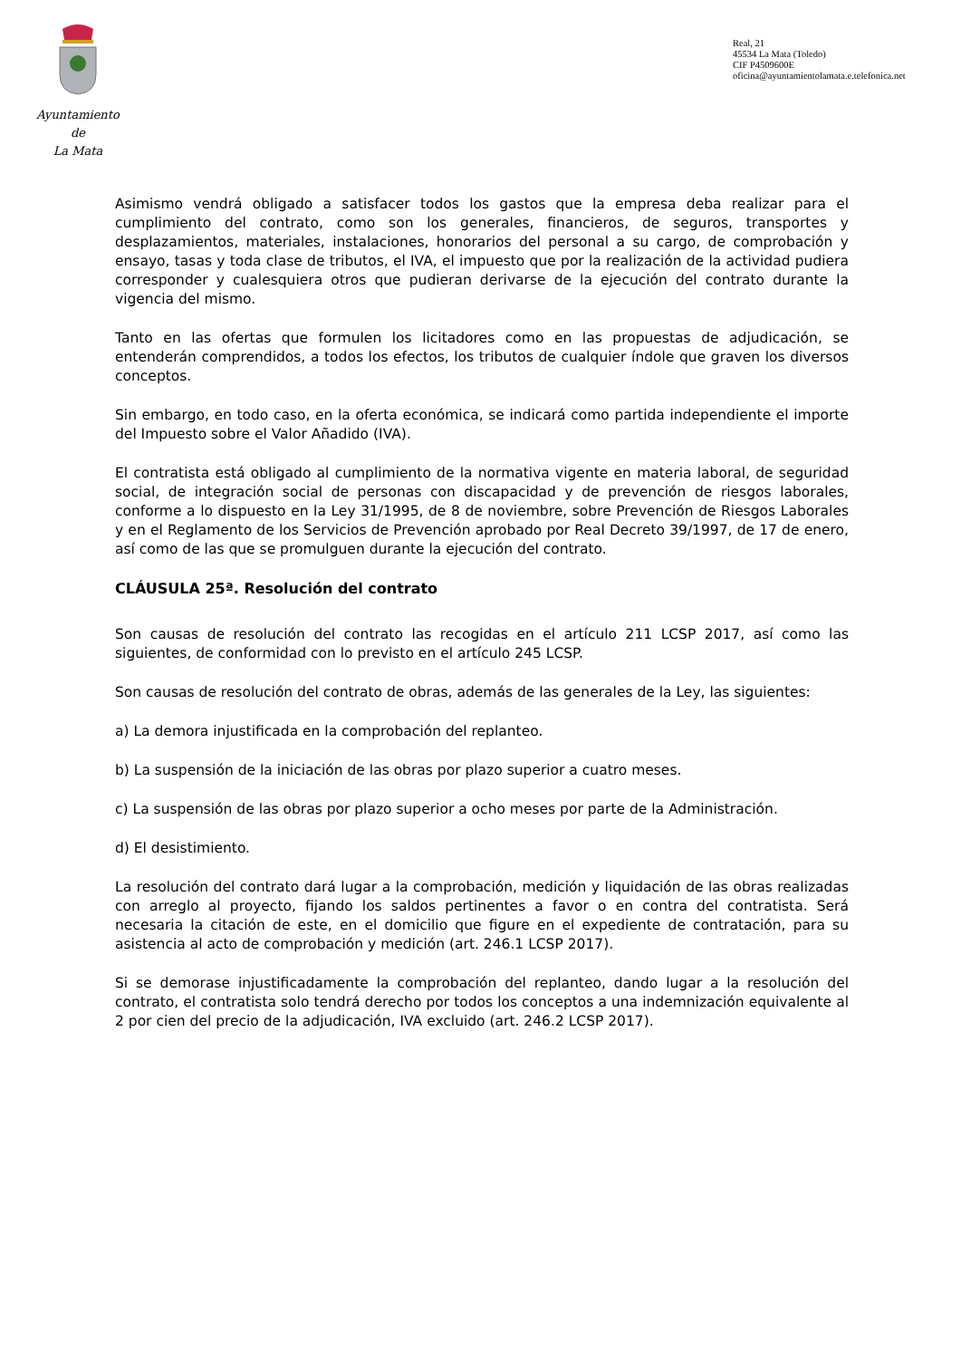Ayuntamiento
de
La Mata
Real, 21
45534 La Mata (Toledo)
CIF P4509600E
oficina@ayuntamientolamata.e.telefonica.net
Asimismo vendrá obligado a satisfacer todos los gastos que la empresa deba realizar para el cumplimiento del contrato, como son los generales, financieros, de seguros, transportes y desplazamientos, materiales, instalaciones, honorarios del personal a su cargo, de comprobación y ensayo, tasas y toda clase de tributos, el IVA, el impuesto que por la realización de la actividad pudiera corresponder y cualesquiera otros que pudieran derivarse de la ejecución del contrato durante la vigencia del mismo.
Tanto en las ofertas que formulen los licitadores como en las propuestas de adjudicación, se entenderán comprendidos, a todos los efectos, los tributos de cualquier índole que graven los diversos conceptos.
Sin embargo, en todo caso, en la oferta económica, se indicará como partida independiente el importe del Impuesto sobre el Valor Añadido (IVA).
El contratista está obligado al cumplimiento de la normativa vigente en materia laboral, de seguridad social, de integración social de personas con discapacidad y de prevención de riesgos laborales, conforme a lo dispuesto en la Ley 31/1995, de 8 de noviembre, sobre Prevención de Riesgos Laborales y en el Reglamento de los Servicios de Prevención aprobado por Real Decreto 39/1997, de 17 de enero, así como de las que se promulguen durante la ejecución del contrato.
CLÁUSULA 25ª. Resolución del contrato
Son causas de resolución del contrato las recogidas en el artículo 211 LCSP 2017, así como las siguientes, de conformidad con lo previsto en el artículo 245 LCSP.
Son causas de resolución del contrato de obras, además de las generales de la Ley, las siguientes:
a) La demora injustificada en la comprobación del replanteo.
b) La suspensión de la iniciación de las obras por plazo superior a cuatro meses.
c) La suspensión de las obras por plazo superior a ocho meses por parte de la Administración.
d) El desistimiento.
La resolución del contrato dará lugar a la comprobación, medición y liquidación de las obras realizadas con arreglo al proyecto, fijando los saldos pertinentes a favor o en contra del contratista. Será necesaria la citación de este, en el domicilio que figure en el expediente de contratación, para su asistencia al acto de comprobación y medición (art. 246.1 LCSP 2017).
Si se demorase injustificadamente la comprobación del replanteo, dando lugar a la resolución del contrato, el contratista solo tendrá derecho por todos los conceptos a una indemnización equivalente al 2 por cien del precio de la adjudicación, IVA excluido (art. 246.2 LCSP 2017).